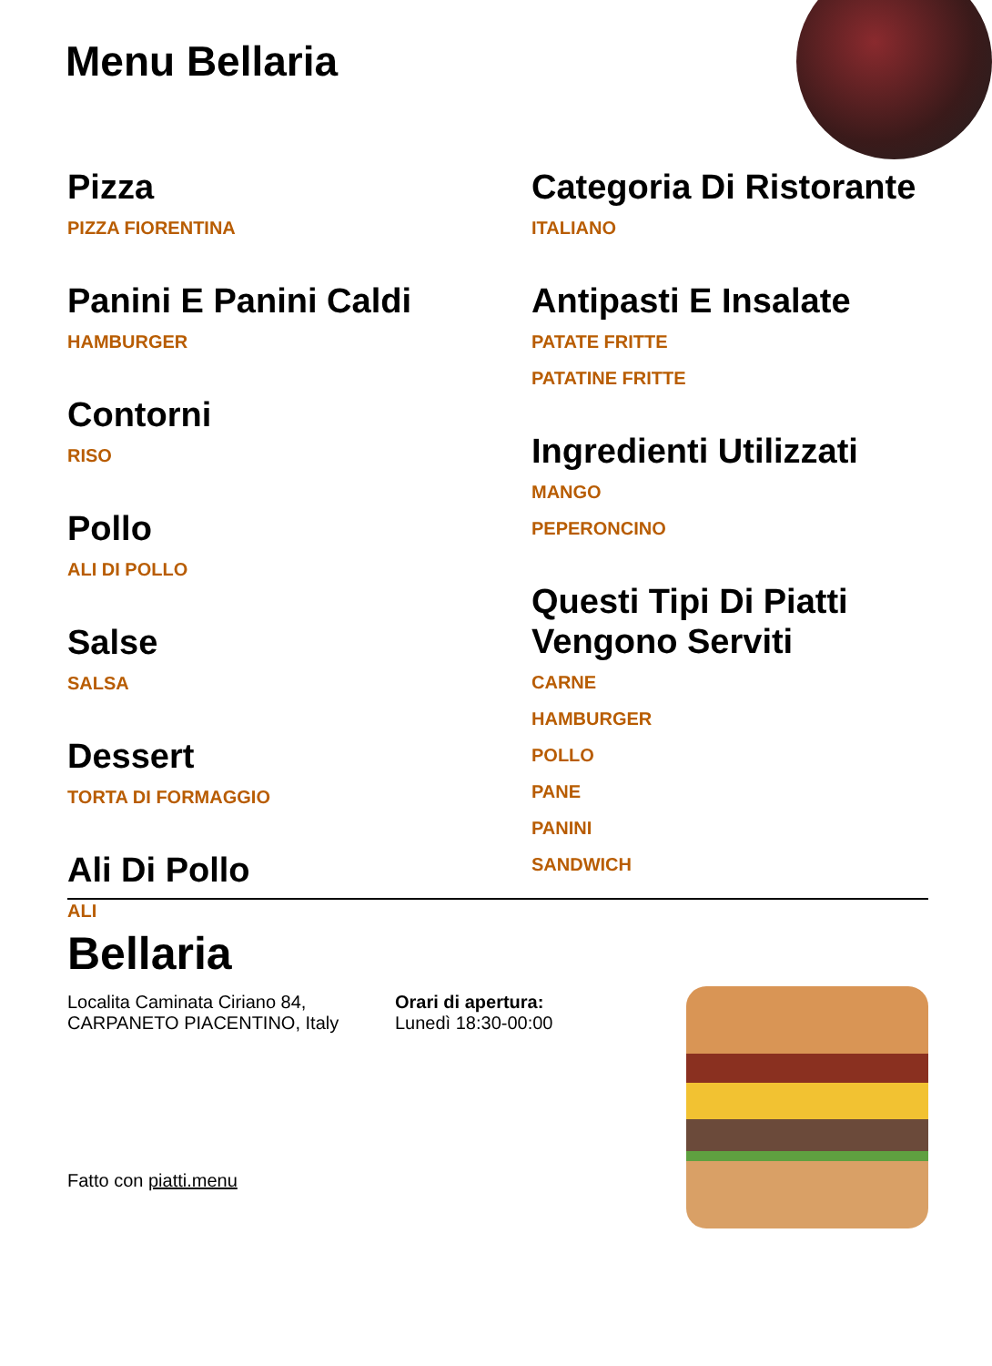Menu Bellaria
Pizza
PIZZA FIORENTINA
Panini E Panini Caldi
HAMBURGER
Contorni
RISO
Pollo
ALI DI POLLO
Salse
SALSA
Dessert
TORTA DI FORMAGGIO
Ali Di Pollo
ALI
Categoria Di Ristorante
ITALIANO
Antipasti E Insalate
PATATE FRITTE
PATATINE FRITTE
Ingredienti Utilizzati
MANGO
PEPERONCINO
Questi Tipi Di Piatti Vengono Serviti
CARNE
HAMBURGER
POLLO
PANE
PANINI
SANDWICH
Bellaria
Localita Caminata Ciriano 84,
CARPANETO PIACENTINO, Italy
Orari di apertura:
Lunedì 18:30-00:00
Fatto con piatti.menu